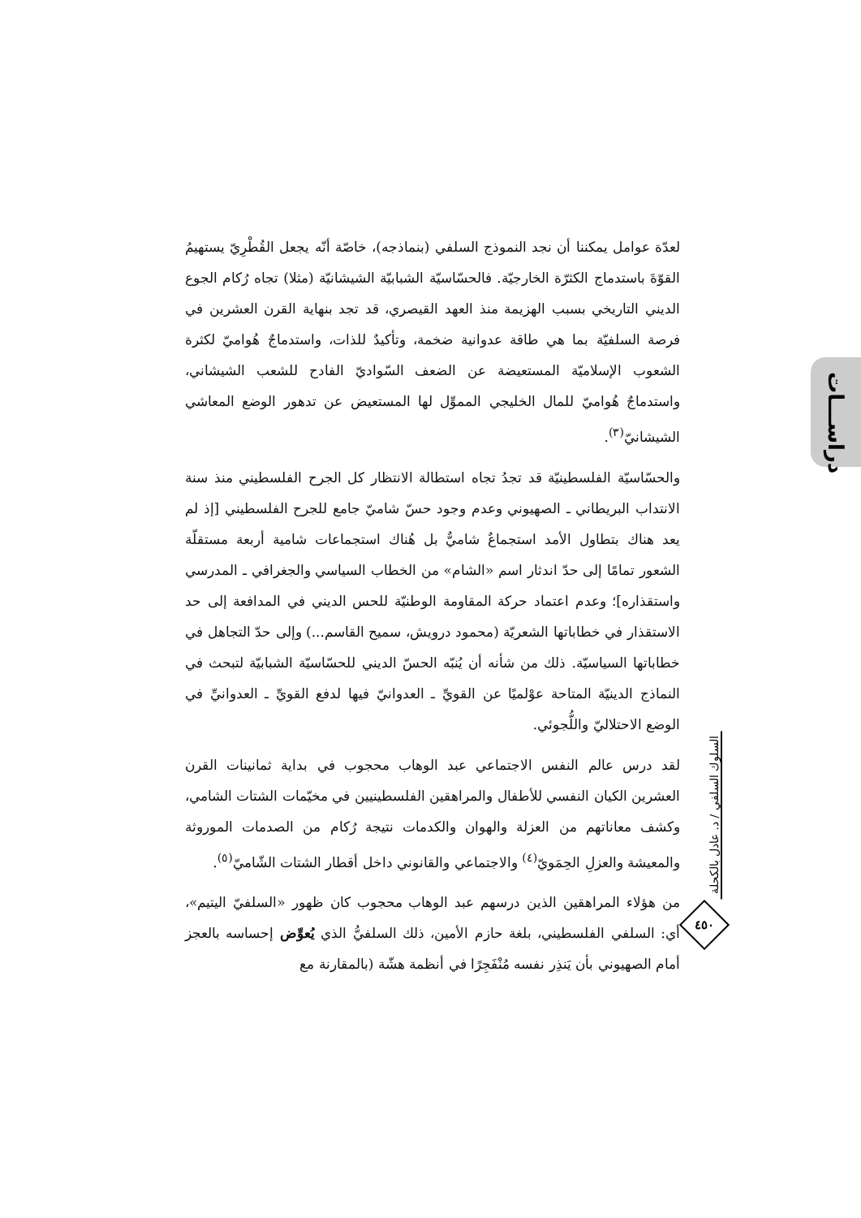دراســـات
لعدّة عوامل يمكننا أن نجد النموذج السلفي (بنماذجه)، خاصّة أنّه يجعل القُطْرِيّ يستهيمُ القوّةَ باستدماج الكثرّة الخارجيّة. فالحسّاسيّة الشبابيّة الشيشانيّة (مثلا) تجاه رُكام الجوع الديني التاريخي بسبب الهزيمة منذ العهد القيصري، قد تجد بنهاية القرن العشرين في فرصة السلفيّة بما هي طاقة عدوانية ضخمة، وتأكيدٌ للذات، واستدماجٌ هُواميّ لكثرة الشعوب الإسلاميّة المستعيضة عن الضعف السّواديّ الفادح للشعب الشيشاني، واستدماجٌ هُواميّ للمال الخليجي المموِّل لها المستعيض عن تدهور الوضع المعاشي الشيشانيّ<sup>(٣)</sup>.
والحسّاسيّة الفلسطينيّة قد تجدُ تجاه استطالة الانتظار كل الجرح الفلسطيني منذ سنة الانتداب البريطاني ـ الصهيوني وعدم وجود حسّ شاميّ جامع للجرح الفلسطيني [إذ لم يعد هناك بتطاول الأمد استجماعٌ شاميٌّ بل هُناك استجماعات شامية أربعة مستقلّة الشعور تمامًا إلى حدّ اندثار اسم «الشام» من الخطاب السياسي والجغرافي ـ المدرسي واستقذاره]؛ وعدم اعتماد حركة المقاومة الوطنيّة للحس الديني في المدافعة إلى حد الاستقذار في خطاباتها الشعريّة (محمود درويش، سميح القاسم...) وإلى حدّ التجاهل في خطاباتها السياسيّة. ذلك من شأنه أن يُنبّه الحسّ الديني للحسّاسيّة الشبابيّة لتبحث في النماذج الدينيّة المتاحة عوْلميًا عن القويِّ ـ العدوانيّ فيها لدفع القويِّ ـ العدوانيِّ في الوضع الاحتلاليّ واللُّجوئي.
لقد درس عالم النفس الاجتماعي عبد الوهاب محجوب في بداية ثمانينات القرن العشرين الكيان النفسي للأطفال والمراهقين الفلسطينيين في مخيّمات الشتات الشامي، وكشف معاناتهم من العزلة والهوان والكدمات نتيجة رُكام من الصدمات الموروثة والمعيشة والعزلِ الحِمَويّ<sup>(٤)</sup> والاجتماعي والقانوني داخل أقطار الشتات الشّاميّ<sup>(٥)</sup>.
من هؤلاء المراهقين الذين درسهم عبد الوهاب محجوب كان ظهور «السلفيّ اليتيم»، أي: السلفي الفلسطيني، بلغة حازم الأمين، ذلك السلفيُّ الذي يُعوِّض إحساسه بالعجز أمام الصهيوني بأن يَنذِر نفسه مُنْفَجِرًا في أنظمة هشّة (بالمقارنة مع
السلوك السلفي / د. عادل بالكحلة
٤٥٠